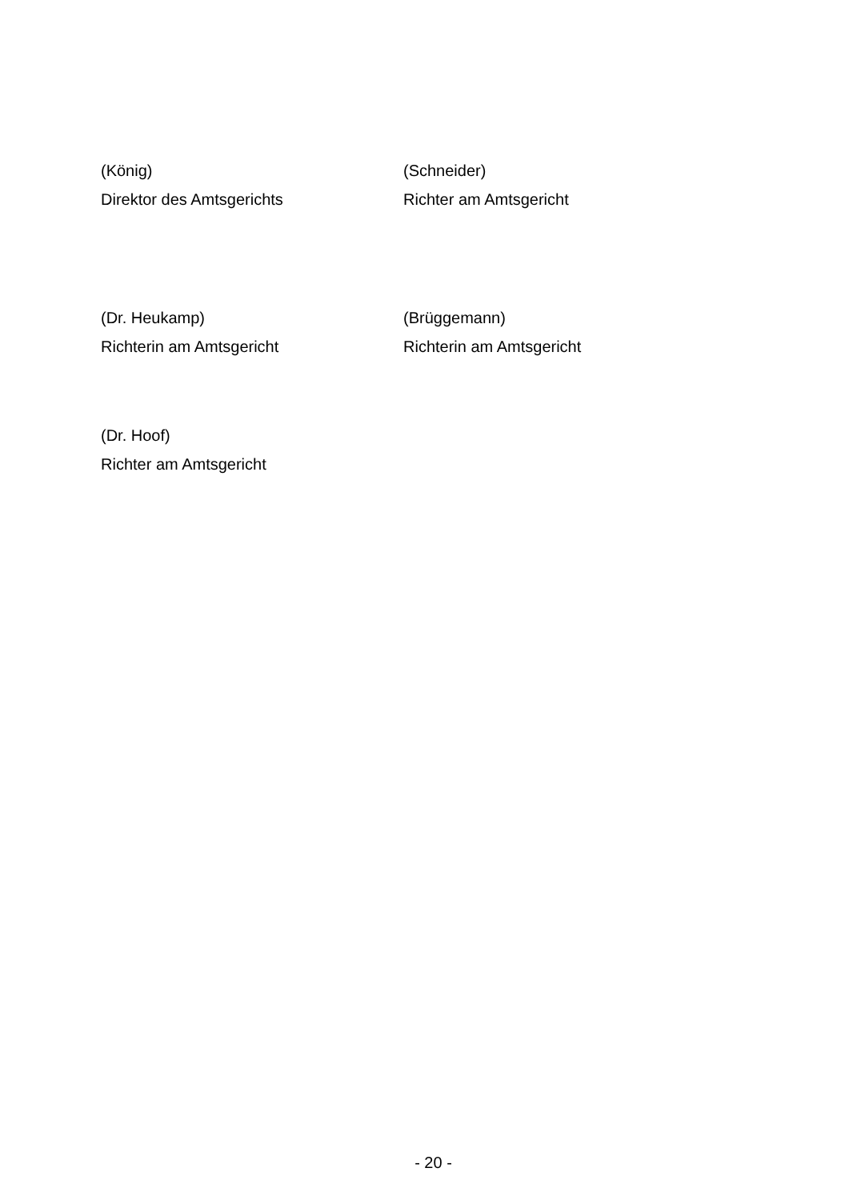(König)
Direktor des Amtsgerichts
(Schneider)
Richter am Amtsgericht
(Dr. Heukamp)
Richterin am Amtsgericht
(Brüggemann)
Richterin am Amtsgericht
(Dr. Hoof)
Richter am Amtsgericht
- 20 -